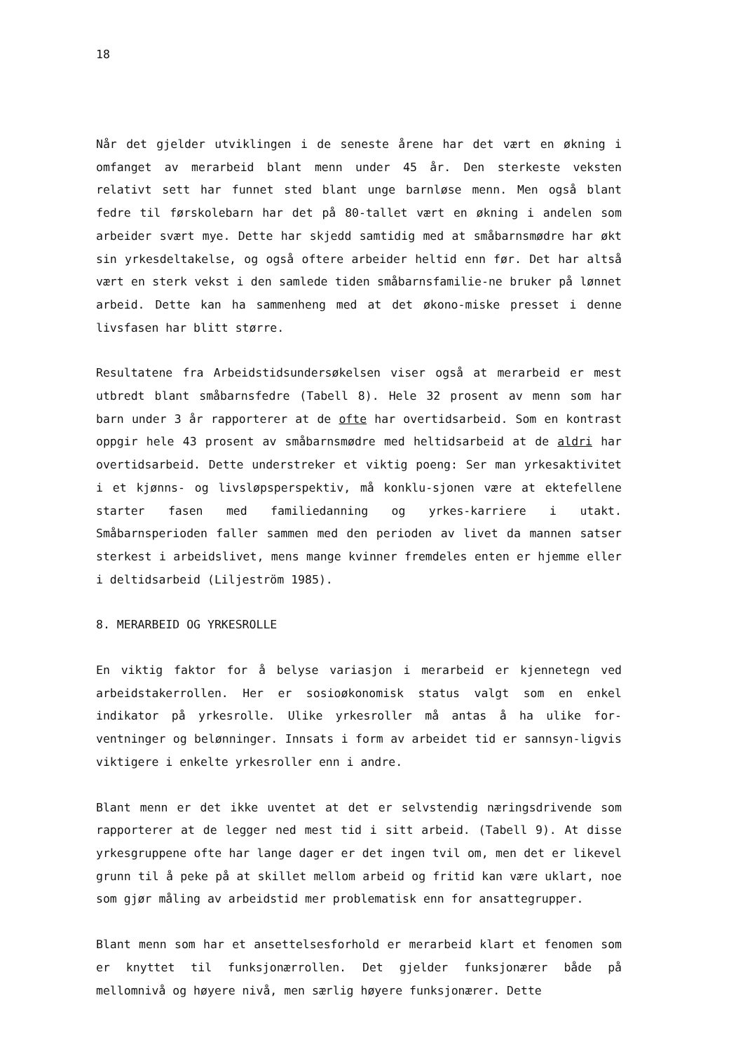18
Når det gjelder utviklingen i de seneste årene har det vært en økning i omfanget av merarbeid blant menn under 45 år. Den sterkeste veksten relativt sett har funnet sted blant unge barnløse menn. Men også blant fedre til førskolebarn har det på 80-tallet vært en økning i andelen som arbeider svært mye. Dette har skjedd samtidig med at småbarnsmødre har økt sin yrkesdeltakelse, og også oftere arbeider heltid enn før. Det har altså vært en sterk vekst i den samlede tiden småbarnsfamilie-ne bruker på lønnet arbeid. Dette kan ha sammenheng med at det økono-miske presset i denne livsfasen har blitt større.
Resultatene fra Arbeidstidsundersøkelsen viser også at merarbeid er mest utbredt blant småbarnsfedre (Tabell 8). Hele 32 prosent av menn som har barn under 3 år rapporterer at de ofte har overtidsarbeid. Som en kontrast oppgir hele 43 prosent av småbarnsmødre med heltidsarbeid at de aldri har overtidsarbeid. Dette understreker et viktig poeng: Ser man yrkesaktivitet i et kjønns- og livsløpsperspektiv, må konklu-sjonen være at ektefellene starter fasen med familiedanning og yrkes-karriere i utakt. Småbarnsperioden faller sammen med den perioden av livet da mannen satser sterkest i arbeidslivet, mens mange kvinner fremdeles enten er hjemme eller i deltidsarbeid (Liljeström 1985).
8. MERARBEID OG YRKESROLLE
En viktig faktor for å belyse variasjon i merarbeid er kjennetegn ved arbeidstakerrollen. Her er sosioøkonomisk status valgt som en enkel indikator på yrkesrolle. Ulike yrkesroller må antas å ha ulike for-ventninger og belønninger. Innsats i form av arbeidet tid er sannsyn-ligvis viktigere i enkelte yrkesroller enn i andre.
Blant menn er det ikke uventet at det er selvstendig næringsdrivende som rapporterer at de legger ned mest tid i sitt arbeid. (Tabell 9). At disse yrkesgruppene ofte har lange dager er det ingen tvil om, men det er likevel grunn til å peke på at skillet mellom arbeid og fritid kan være uklart, noe som gjør måling av arbeidstid mer problematisk enn for ansattegrupper.
Blant menn som har et ansettelsesforhold er merarbeid klart et fenomen som er knyttet til funksjonærrollen. Det gjelder funksjonærer både på mellomnivå og høyere nivå, men særlig høyere funksjonærer. Dette